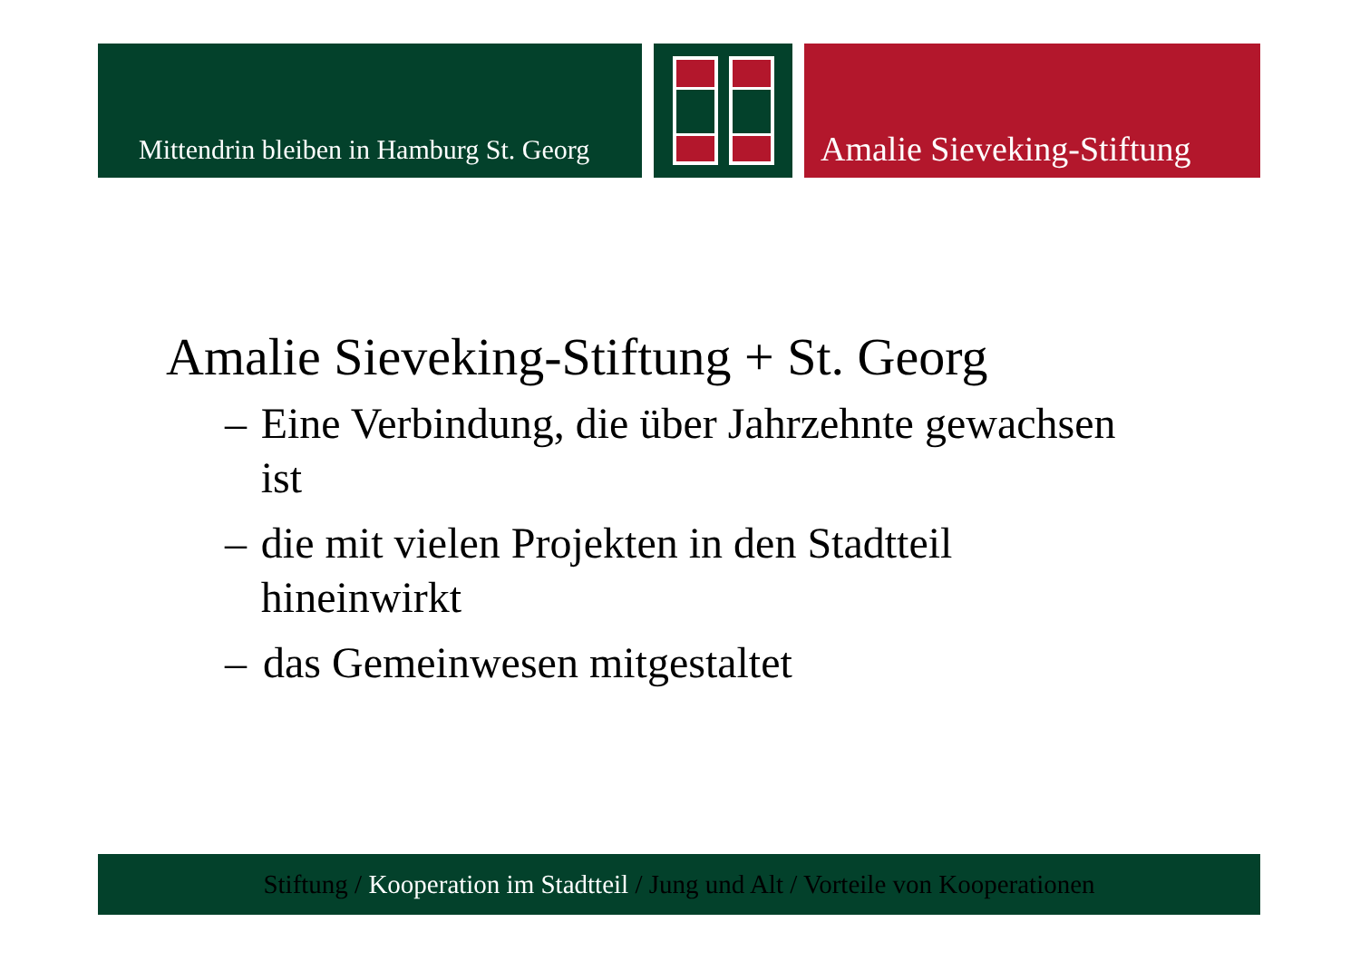Mittendrin bleiben in Hamburg St. Georg
Amalie Sieveking-Stiftung
Amalie Sieveking-Stiftung + St. Georg
– Eine Verbindung, die über Jahrzehnte gewachsen ist
– die mit vielen Projekten in den Stadtteil hineinwirkt
– das Gemeinwesen mitgestaltet
Stiftung / Kooperation im Stadtteil / Jung und Alt / Vorteile von Kooperationen